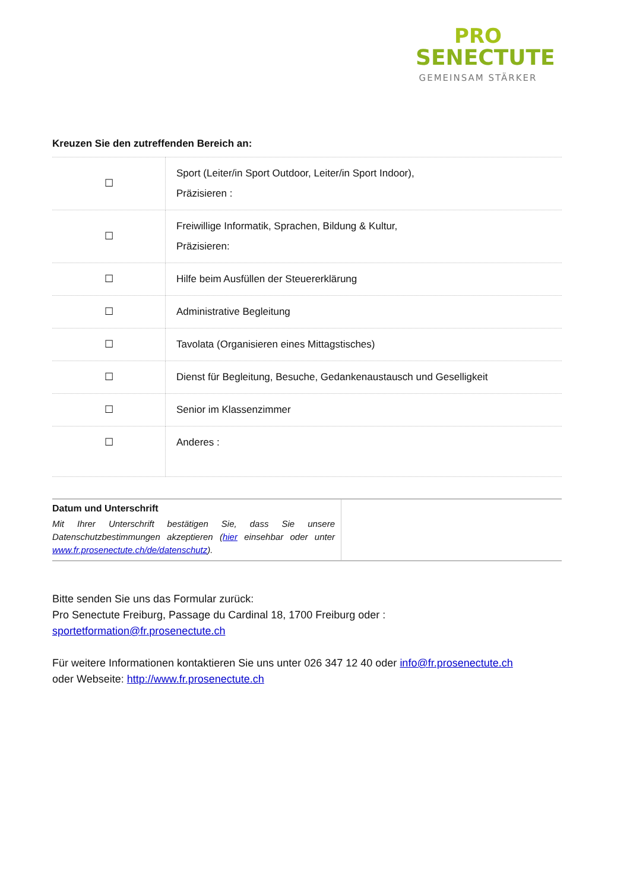PRO
SENECTUTE
GEMEINSAM STÄRKER
Kreuzen Sie den zutreffenden Bereich an:
| ☐ | Sport (Leiter/in Sport Outdoor, Leiter/in Sport Indoor), Präzisieren : |
| ☐ | Freiwillige Informatik, Sprachen, Bildung & Kultur, Präzisieren: |
| ☐ | Hilfe beim Ausfüllen der Steuererklärung |
| ☐ | Administrative Begleitung |
| ☐ | Tavolata (Organisieren eines Mittagstisches) |
| ☐ | Dienst für Begleitung, Besuche, Gedankenaustausch und Geselligkeit |
| ☐ | Senior im Klassenzimmer |
| ☐ | Anderes : |
| Datum und Unterschrift Mit Ihrer Unterschrift bestätigen Sie, dass Sie unsere Datenschutzbestimmungen akzeptieren ( hier einsehbar oder unter www.fr.prosenectute.ch/de/datenschutz ). | |
Bitte senden Sie uns das Formular zurück:
Pro Senectute Freiburg, Passage du Cardinal 18, 1700 Freiburg oder :
sportetformation@fr.prosenectute.ch
Für weitere Informationen kontaktieren Sie uns unter 026 347 12 40 oder info@fr.prosenectute.ch
oder Webseite: http://www.fr.prosenectute.ch